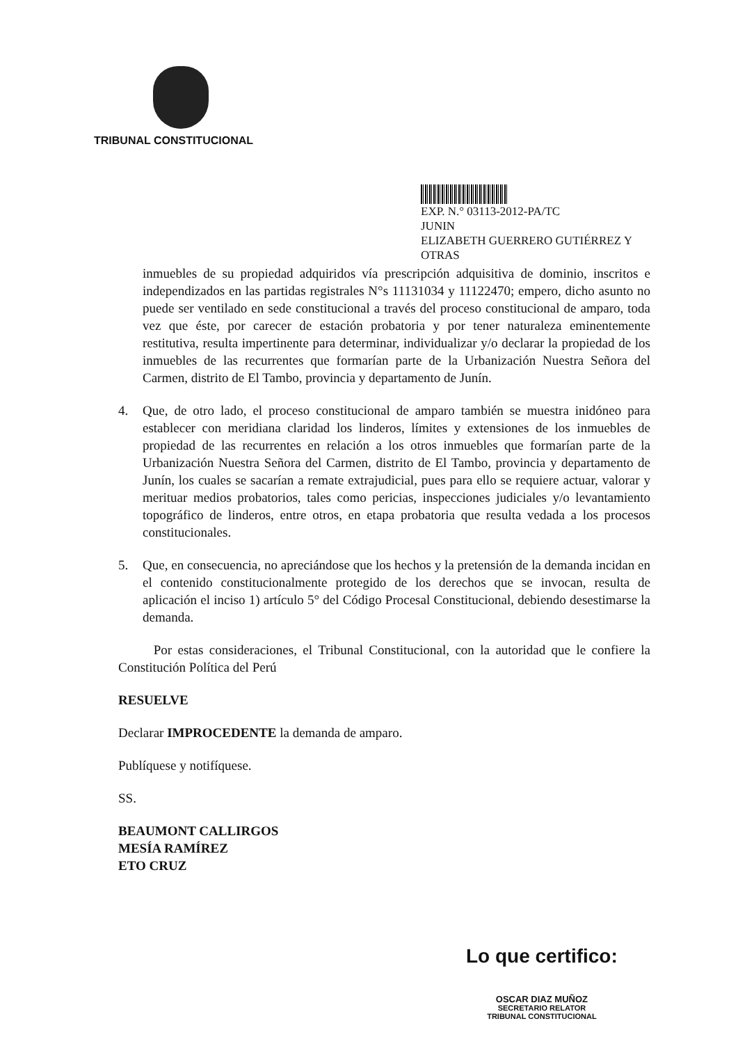TRIBUNAL CONSTITUCIONAL
EXP. N.° 03113-2012-PA/TC
JUNIN
ELIZABETH GUERRERO GUTIÉRREZ Y
OTRAS
inmuebles de su propiedad adquiridos vía prescripción adquisitiva de dominio, inscritos e independizados en las partidas registrales N°s 11131034 y 11122470; empero, dicho asunto no puede ser ventilado en sede constitucional a través del proceso constitucional de amparo, toda vez que éste, por carecer de estación probatoria y por tener naturaleza eminentemente restitutiva, resulta impertinente para determinar, individualizar y/o declarar la propiedad de los inmuebles de las recurrentes que formarían parte de la Urbanización Nuestra Señora del Carmen, distrito de El Tambo, provincia y departamento de Junín.
4. Que, de otro lado, el proceso constitucional de amparo también se muestra inidóneo para establecer con meridiana claridad los linderos, límites y extensiones de los inmuebles de propiedad de las recurrentes en relación a los otros inmuebles que formarían parte de la Urbanización Nuestra Señora del Carmen, distrito de El Tambo, provincia y departamento de Junín, los cuales se sacarían a remate extrajudicial, pues para ello se requiere actuar, valorar y merituar medios probatorios, tales como pericias, inspecciones judiciales y/o levantamiento topográfico de linderos, entre otros, en etapa probatoria que resulta vedada a los procesos constitucionales.
5. Que, en consecuencia, no apreciándose que los hechos y la pretensión de la demanda incidan en el contenido constitucionalmente protegido de los derechos que se invocan, resulta de aplicación el inciso 1) artículo 5° del Código Procesal Constitucional, debiendo desestimarse la demanda.
Por estas consideraciones, el Tribunal Constitucional, con la autoridad que le confiere la Constitución Política del Perú
RESUELVE
Declarar IMPROCEDENTE la demanda de amparo.
Publíquese y notifíquese.
SS.
BEAUMONT CALLIRGOS
MESÍA RAMÍREZ
ETO CRUZ
Lo que certifico:
OSCAR DIAZ MUÑOZ
SECRETARIO RELATOR
TRIBUNAL CONSTITUCIONAL